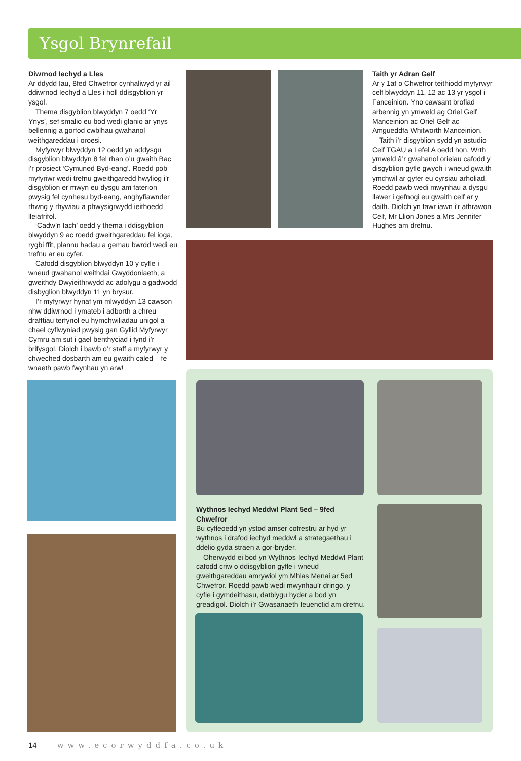Ysgol Brynrefail
Diwrnod Iechyd a Lles
Ar ddydd Iau, 8fed Chwefror cynhaliwyd yr ail ddiwrnod Iechyd a Lles i holl ddisgyblion yr ysgol.
Thema disgyblion blwyddyn 7 oedd ‘Yr Ynys’, sef smalio eu bod wedi glanio ar ynys bellennig a gorfod cwblhau gwahanol weithgareddau i oroesi.
Myfyrwyr blwyddyn 12 oedd yn addysgu disgyblion blwyddyn 8 fel rhan o’u gwaith Bac i’r prosiect ‘Cymuned Byd-eang’. Roedd pob myfyriwr wedi trefnu gweithgaredd hwyliog i’r disgyblion er mwyn eu dysgu am faterion pwysig fel cynhesu byd-eang, anghyfiawnder rhwng y rhywiau a phwysigrwydd ieithoedd lleiafrifol.
‘Cadw’n Iach’ oedd y thema i ddisgyblion blwyddyn 9 ac roedd gweithgareddau fel ioga, rygbi ffit, plannu hadau a gemau bwrdd wedi eu trefnu ar eu cyfer.
Cafodd disgyblion blwyddyn 10 y cyfle i wneud gwahanol weithdai Gwyddoniaeth, a gweithdy Dwyieithrwydd ac adolygu a gadwodd disbyglion blwyddyn 11 yn brysur.
I’r myfyrwyr hynaf ym mlwyddyn 13 cawson nhw ddiwrnod i ymateb i adborth a chreu drafftiau terfynol eu hymchwiliadau unigol a chael cyflwyniad pwysig gan Gyllid Myfyrwyr Cymru am sut i gael benthyciad i fynd i’r brifysgol. Diolch i bawb o’r staff a myfyrwyr y chweched dosbarth am eu gwaith caled – fe wnaeth pawb fwynhau yn arw!
Taith yr Adran Gelf
Ar y 1af o Chwefror teithiodd myfyrwyr celf blwyddyn 11, 12 ac 13 yr ysgol i Fanceinion. Yno cawsant brofiad arbennig yn ymweld ag Oriel Gelf Manceinion ac Oriel Gelf ac Amgueddfa Whitworth Manceinion.
Taith i’r disgyblion sydd yn astudio Celf TGAU a Lefel A oedd hon. Wrth ymweld â’r gwahanol orielau cafodd y disgyblion gyfle gwych i wneud gwaith ymchwil ar gyfer eu cyrsiau arholiad. Roedd pawb wedi mwynhau a dysgu llawer i gefnogi eu gwaith celf ar y daith. Diolch yn fawr iawn i’r athrawon Celf, Mr Llion Jones a Mrs Jennifer Hughes am drefnu.
Wythnos Iechyd Meddwl Plant 5ed – 9fed Chwefror
Bu cyfleoedd yn ystod amser cofrestru ar hyd yr wythnos i drafod iechyd meddwl a strategaethau i ddelio gyda straen a gor-bryder.
Oherwydd ei bod yn Wythnos Iechyd Meddwl Plant cafodd criw o ddisgyblion gyfle i wneud gweithgareddau amrywiol ym Mhlas Menai ar 5ed Chwefror. Roedd pawb wedi mwynhau’r dringo, y cyfle i gymdeithasu, datblygu hyder a bod yn greadigol. Diolch i’r Gwasanaeth Ieuenctid am drefnu.
14 www.ecorwyddfa.co.uk